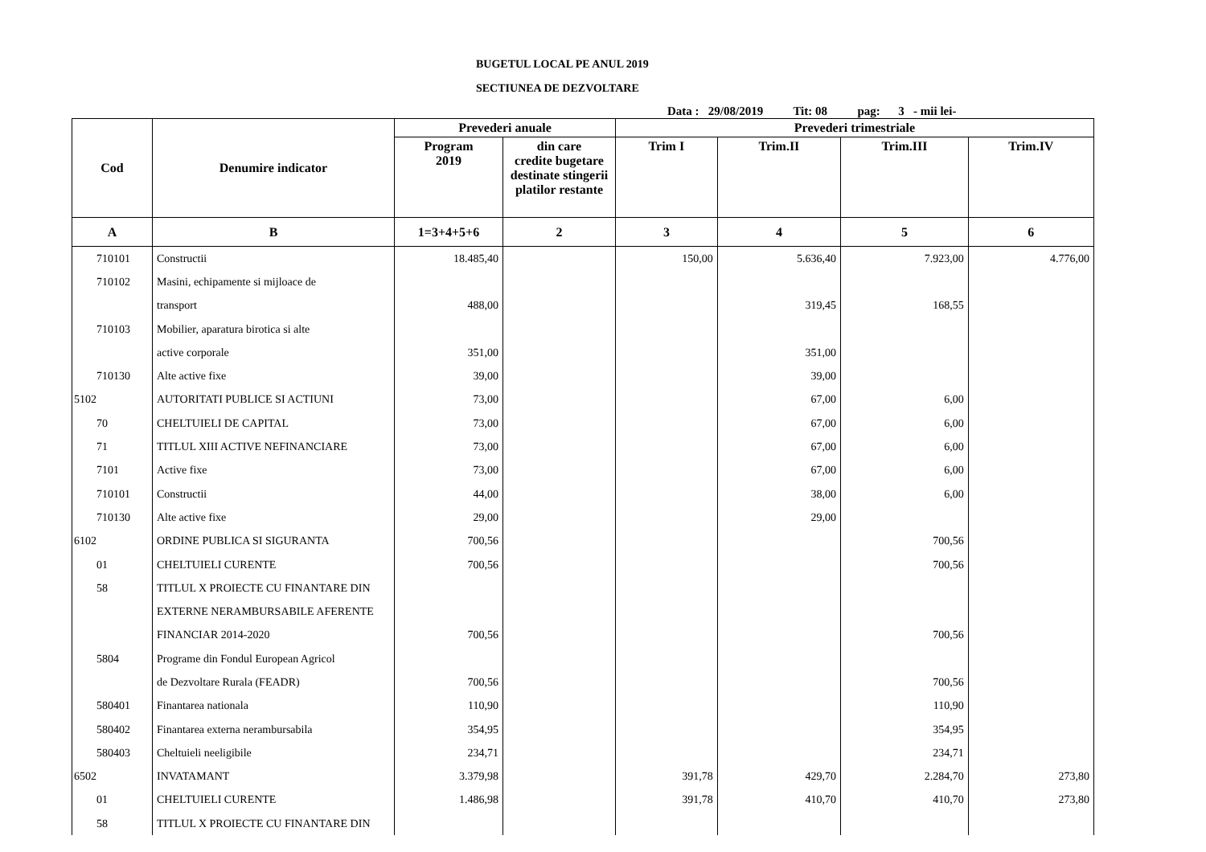BUGETUL LOCAL PE ANUL 2019
SECTIUNEA DE DEZVOLTARE
Data : 29/08/2019 Tit: 08 pag: 3 - mii lei-
| Cod | Denumire indicator | Prevederi anuale | | Prevederi trimestriale | | | |
| --- | --- | --- | --- | --- | --- | --- | --- |
| | | Program 2019 | din care credite bugetare destinate stingerii platilor restante | Trim I | Trim.II | Trim.III | Trim.IV |
| A | B | 1=3+4+5+6 | 2 | 3 | 4 | 5 | 6 |
| 710101 | Constructii | 18.485,40 | | 150,00 | 5.636,40 | 7.923,00 | 4.776,00 |
| 710102 | Masini, echipamente si mijloace de | | | | | | |
| | transport | 488,00 | | | 319,45 | 168,55 | |
| 710103 | Mobilier, aparatura birotica si alte | | | | | | |
| | active corporale | 351,00 | | | 351,00 | | |
| 710130 | Alte active fixe | 39,00 | | | 39,00 | | |
| 5102 | AUTORITATI PUBLICE SI ACTIUNI | 73,00 | | | 67,00 | 6,00 | |
| 70 | CHELTUIELI DE CAPITAL | 73,00 | | | 67,00 | 6,00 | |
| 71 | TITLUL XIII ACTIVE NEFINANCIARE | 73,00 | | | 67,00 | 6,00 | |
| 7101 | Active fixe | 73,00 | | | 67,00 | 6,00 | |
| 710101 | Constructii | 44,00 | | | 38,00 | 6,00 | |
| 710130 | Alte active fixe | 29,00 | | | 29,00 | | |
| 6102 | ORDINE PUBLICA SI SIGURANTA | 700,56 | | | | 700,56 | |
| 01 | CHELTUIELI CURENTE | 700,56 | | | | 700,56 | |
| 58 | TITLUL X PROIECTE CU FINANTARE DIN | | | | | | |
| | EXTERNE NERAMBURSABILE AFERENTE | | | | | | |
| | FINANCIAR 2014-2020 | 700,56 | | | | 700,56 | |
| 5804 | Programe din Fondul European Agricol | | | | | | |
| | de Dezvoltare Rurala (FEADR) | 700,56 | | | | 700,56 | |
| 580401 | Finantarea nationala | 110,90 | | | | 110,90 | |
| 580402 | Finantarea externa nerambursabila | 354,95 | | | | 354,95 | |
| 580403 | Cheltuieli neeligibile | 234,71 | | | | 234,71 | |
| 6502 | INVATAMANT | 3.379,98 | | 391,78 | 429,70 | 2.284,70 | 273,80 |
| 01 | CHELTUIELI CURENTE | 1.486,98 | | 391,78 | 410,70 | 410,70 | 273,80 |
| 58 | TITLUL X PROIECTE CU FINANTARE DIN | | | | | | |